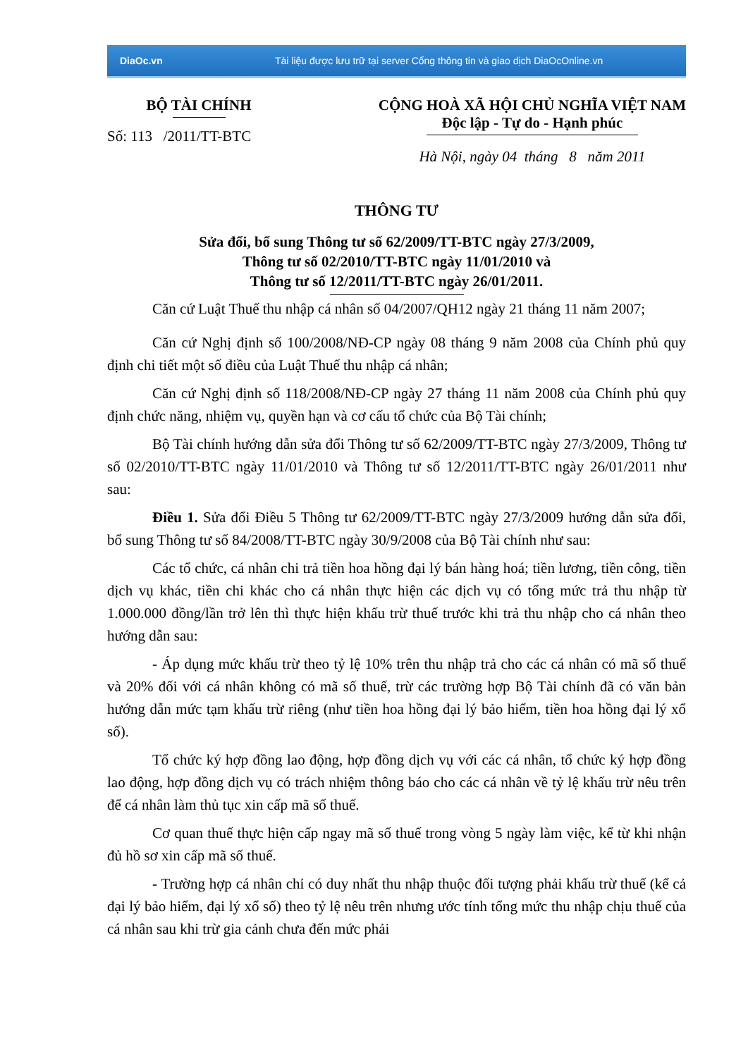DiaOc.vn
Tài liệu được lưu trữ tại server Cổng thông tin và giao dịch DiaOcOnline.vn
BỘ TÀI CHÍNH
Số: 113 /2011/TT-BTC
CỘNG HOÀ XÃ HỘI CHỦ NGHĨA VIỆT NAM
Độc lập - Tự do - Hạnh phúc
Hà Nội, ngày 04 tháng 8 năm 2011
THÔNG TƯ
Sửa đổi, bổ sung Thông tư số 62/2009/TT-BTC ngày 27/3/2009,
Thông tư số 02/2010/TT-BTC ngày 11/01/2010 và
Thông tư số 12/2011/TT-BTC ngày 26/01/2011.
Căn cứ Luật Thuế thu nhập cá nhân số 04/2007/QH12 ngày 21 tháng 11 năm 2007;
Căn cứ Nghị định số 100/2008/NĐ-CP ngày 08 tháng 9 năm 2008 của Chính phủ quy định chi tiết một số điều của Luật Thuế thu nhập cá nhân;
Căn cứ Nghị định số 118/2008/NĐ-CP ngày 27 tháng 11 năm 2008 của Chính phủ quy định chức năng, nhiệm vụ, quyền hạn và cơ cấu tổ chức của Bộ Tài chính;
Bộ Tài chính hướng dẫn sửa đổi Thông tư số 62/2009/TT-BTC ngày 27/3/2009, Thông tư số 02/2010/TT-BTC ngày 11/01/2010 và Thông tư số 12/2011/TT-BTC ngày 26/01/2011 như sau:
Điều 1. Sửa đổi Điều 5 Thông tư 62/2009/TT-BTC ngày 27/3/2009 hướng dẫn sửa đổi, bổ sung Thông tư số 84/2008/TT-BTC ngày 30/9/2008 của Bộ Tài chính như sau:
Các tổ chức, cá nhân chi trả tiền hoa hồng đại lý bán hàng hoá; tiền lương, tiền công, tiền dịch vụ khác, tiền chi khác cho cá nhân thực hiện các dịch vụ có tổng mức trả thu nhập từ 1.000.000 đồng/lần trở lên thì thực hiện khấu trừ thuế trước khi trả thu nhập cho cá nhân theo hướng dẫn sau:
- Áp dụng mức khấu trừ theo tỷ lệ 10% trên thu nhập trả cho các cá nhân có mã số thuế và 20% đối với cá nhân không có mã số thuế, trừ các trường hợp Bộ Tài chính đã có văn bản hướng dẫn mức tạm khấu trừ riêng (như tiền hoa hồng đại lý bảo hiểm, tiền hoa hồng đại lý xổ số).
Tổ chức ký hợp đồng lao động, hợp đồng dịch vụ với các cá nhân, tổ chức ký hợp đồng lao động, hợp đồng dịch vụ có trách nhiệm thông báo cho các cá nhân về tỷ lệ khấu trừ nêu trên để cá nhân làm thủ tục xin cấp mã số thuế.
Cơ quan thuế thực hiện cấp ngay mã số thuế trong vòng 5 ngày làm việc, kể từ khi nhận đủ hồ sơ xin cấp mã số thuế.
- Trường hợp cá nhân chỉ có duy nhất thu nhập thuộc đối tượng phải khấu trừ thuế (kể cả đại lý bảo hiểm, đại lý xổ số) theo tỷ lệ nêu trên nhưng ước tính tổng mức thu nhập chịu thuế của cá nhân sau khi trừ gia cảnh chưa đến mức phải